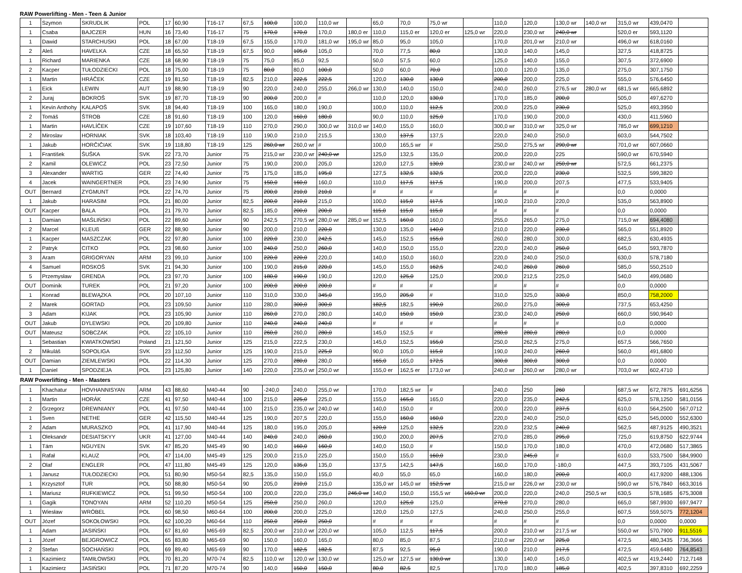RAW Powerlifting - Men - Teen & Junior
| 1 | Szymon | SKRUDLIK | POL | 17 | 60,90 | T16-17 | 67,5 | 100,0 | 100,0 | 110,0 wr | | 65,0 | 70,0 | 75,0 wr | | 110,0 | 120,0 | 130,0 wr | 140,0 wr | 315,0 wr | 439,0470 | |
| 1 | Csaba | BAJCZER | HUN | 16 | 73,40 | T16-17 | 75 | 170,0 | 170,0 | 170,0 | 180,0 er | 110,0 | 115,0 er | 120,0 er | 125,0 wr | 220,0 | 230,0 wr | 240,0 wr | | 520,0 er | 593,1120 | |
| 1 | Dawid | STARCHUSKI | POL | 18 | 67,00 | T18-19 | 67,5 | 155,0 | 170,0 | 181,0 wr | 195,0 wr | 85,0 | 95,0 | 105,0 | | 170,0 | 201,0 wr | 210,0 wr | | 496,0 wr | 618,0160 | |
| 2 | Aleš | HAVELKA | CZE | 18 | 65,50 | T18-19 | 67,5 | 90,0 | 105,0 | 105,0 | | 70,0 | 77,5 | 80,0 | | 130,0 | 140,0 | 145,0 | | 327,5 | 418,8725 | |
| 1 | Richard | MARIENKA | CZE | 18 | 68,90 | T18-19 | 75 | 75,0 | 85,0 | 92,5 | | 50,0 | 57,5 | 60,0 | | 125,0 | 140,0 | 155,0 | | 307,5 | 372,6900 | |
| 2 | Kacper | TUŁODZIECKI | POL | 18 | 75,00 | T18-19 | 75 | 80,0 | 80,0 | 100,0 | | 50,0 | 60,0 | 70,0 | | 100,0 | 120,0 | 135,0 | | 275,0 | 307,1750 | |
| 1 | Martin | HRÁČEK | CZE | 19 | 81,50 | T18-19 | 82,5 | 210,0 | 222,5 | 222,5 | | 120,0 | 130,0 | 130,0 | | 200,0 | 200,0 | 225,0 | | 555,0 | 576,6450 | |
| 1 | Eick | LEWIN | AUT | 19 | 88,90 | T18-19 | 90 | 220,0 | 240,0 | 255,0 | 266,0 wr | 130,0 | 140,0 | 150,0 | | 240,0 | 260,0 | 276,5 wr | 280,0 wr | 681,5 wr | 665,6892 | |
| 2 | Juraj | BOKROŠ | SVK | 19 | 87,70 | T18-19 | 90 | 200,0 | 200,0 | # | | 110,0 | 120,0 | 130,0 | | 170,0 | 185,0 | 200,0 | | 505,0 | 497,6270 | |
| 1 | Kevin Anthohy | KALAPOŠ | SVK | 18 | 94,40 | T18-19 | 100 | 165,0 | 180,0 | 190,0 | | 100,0 | 110,0 | 112,5 | | 200,0 | 225,0 | 230,0 | | 525,0 | 493,3950 | |
| 2 | Tomáš | ŠTROB | CZE | 18 | 91,60 | T18-19 | 100 | 120,0 | 160,0 | 180,0 | | 90,0 | 110,0 | 125,0 | | 170,0 | 190,0 | 200,0 | | 430,0 | 411,5960 | |
| 1 | Martin | HAVLÍČEK | CZE | 19 | 107,60 | T18-19 | 110 | 270,0 | 290,0 | 300,0 wr | 310,0 wr | 140,0 | 155,0 | 160,0 | | 300,0 wr | 310,0 wr | 325,0 wr | | 785,0 wr | 699,1210 | |
| 2 | Miroslav | HORNIAK | SVK | 18 | 103,40 | T18-19 | 110 | 190,0 | 210,0 | 215,5 | | 130,0 | 137,5 | 137,5 | | 220,0 | 240,0 | 250,0 | | 603,0 | 544,7502 | |
| 1 | Jakub | HORČIČIAK | SVK | 19 | 118,80 | T18-19 | 125 | 260,0 wr | 260,0 wr | # | | 100,0 | 165,5 wr | # | | 250,0 | 275,5 wr | 290,0 wr | | 701,0 wr | 607,0660 | |
| 1 | František | ŠUŠKA | SVK | 22 | 73,70 | Junior | 75 | 215,0 wr | 230,0 wr | 240,0 wr | | 125,0 | 132,5 | 135,0 | | 200,0 | 220,0 | 225 | | 590,0 wr | 670,5940 | |
| 2 | Kamil | OLEWICZ | POL | 23 | 72,50 | Junior | 75 | 190,0 | 200,0 | 205,0 | | 120,0 | 127,5 | 130,0 | | 230,0 wr | 240,0 wr | 250,0 wr | | 572,5 | 661,2375 | |
| 3 | Alexander | WARTIG | GER | 22 | 74,40 | Junior | 75 | 175,0 | 185,0 | 195,0 | | 127,5 | 132,5 | 132,5 | | 200,0 | 220,0 | 230,0 | | 532,5 | 599,3820 | |
| 4 | Jacek | WAINGERTNER | POL | 23 | 74,90 | Junior | 75 | 150,0 | 160,0 | 160,0 | | 110,0 | 117,5 | 117,5 | | 190,0 | 200,0 | 207,5 | | 477,5 | 533,9405 | |
| OUT | Bernard | ZYGMUNT | POL | 22 | 74,70 | Junior | 75 | 200,0 | 210,0 | 210,0 | | # | # | # | | # | # | # | | 0,0 | 0,0000 | |
| 1 | Jakub | HARASIM | POL | 21 | 80,00 | Junior | 82,5 | 200,0 | 210,0 | 215,0 | | 100,0 | 115,0 | 117,5 | | 190,0 | 210,0 | 220,0 | | 535,0 | 563,8900 | |
| OUT | Kacper | BALA | POL | 21 | 79,70 | Junior | 82,5 | 185,0 | 200,0 | 200,0 | | 115,0 | 115,0 | 115,0 | | # | # | # | | 0,0 | 0,0000 | |
| 1 | Damian | MAŚLIŃSKI | POL | 22 | 89,60 | Junior | 90 | 242,5 | 270,5 wr | 280,0 wr | 285,0 wr | 152,5 | 160,0 | 160,0 | | 255,0 | 265,0 | 275,0 | | 715,0 wr | 694,4080 | |
| 2 | Marcel | KLEUß | GER | 22 | 88,90 | Junior | 90 | 200,0 | 210,0 | 220,0 | | 130,0 | 135,0 | 140,0 | | 210,0 | 220,0 | 230,0 | | 565,0 | 551,8920 | |
| 1 | Kacper | MASZCZAK | POL | 22 | 97,80 | Junior | 100 | 220,0 | 230,0 | 242,5 | | 145,0 | 152,5 | 155,0 | | 260,0 | 280,0 | 300,0 | | 682,5 | 630,4935 | |
| 2 | Patryk | CITKO | POL | 23 | 98,60 | Junior | 100 | 240,0 | 250,0 | 260,0 | | 140,0 | 150,0 | 155,0 | | 220,0 | 240,0 | 250,0 | | 645,0 | 593,7870 | |
| 3 | Aram | GRIGORYAN | ARM | 23 | 99,10 | Junior | 100 | 220,0 | 220,0 | 220,0 | | 140,0 | 150,0 | 160,0 | | 220,0 | 240,0 | 250,0 | | 630,0 | 578,7180 | |
| 4 | Samuel | ROSKOŠ | SVK | 21 | 94,30 | Junior | 100 | 190,0 | 215,0 | 220,0 | | 145,0 | 155,0 | 162,5 | | 240,0 | 260,0 | 260,0 | | 585,0 | 550,2510 | |
| 5 | Przemysław | GRENDA | POL | 23 | 97,70 | Junior | 100 | 180,0 | 190,0 | 190,0 | | 120,0 | 125,0 | 125,0 | | 200,0 | 212,5 | 225,0 | | 540,0 | 499,0680 | |
| OUT | Dominik | TUREK | POL | 21 | 97,20 | Junior | 100 | 200,0 | 200,0 | 200,0 | | # | # | # | | # | # | # | | 0,0 | 0,0000 | |
| 1 | Konrad | BLEWĄZKA | POL | 20 | 107,10 | Junior | 110 | 310,0 | 330,0 | 345,0 | | 195,0 | 205,0 | # | | 310,0 | 325,0 | 330,0 | | 850,0 | 758,2000 | |
| 2 | Marek | GORTAD | POL | 23 | 109,50 | Junior | 110 | 280,0 | 300,0 | 300,0 | | 182,5 | 182,5 | 190,0 | | 260,0 | 275,0 | 300,0 | | 737,5 | 653,4250 | |
| 3 | Adam | KIJAK | POL | 23 | 105,90 | Junior | 110 | 260,0 | 270,0 | 280,0 | | 140,0 | 150,0 | 150,0 | | 230,0 | 240,0 | 250,0 | | 660,0 | 590,9640 | |
| OUT | Jakub | DYLEWSKI | POL | 20 | 109,80 | Junior | 110 | 240,0 | 240,0 | 240,0 | | # | # | # | | # | # | # | | 0,0 | 0,0000 | |
| OUT | Mateusz | SOBCZAK | POL | 22 | 105,10 | Junior | 110 | 260,0 | 260,0 | 280,0 | | 145,0 | 152,5 | # | | 280,0 | 280,0 | 280,0 | | 0,0 | 0,0000 | |
| 1 | Sebastian | KWIATKOWSKI | Poland | 21 | 121,50 | Junior | 125 | 215,0 | 222,5 | 230,0 | | 145,0 | 152,5 | 155,0 | | 250,0 | 262,5 | 275,0 | | 657,5 | 566,7650 | |
| 2 | Mikuláš | SOPOLIGA | SVK | 23 | 112,50 | Junior | 125 | 190,0 | 215,0 | 225,0 | | 90,0 | 105,0 | 115,0 | | 190,0 | 240,0 | 260,0 | | 560,0 | 491,6800 | |
| OUT | Damian | ZIEMLEWSKI | POL | 22 | 114,30 | Junior | 125 | 270,0 | 280,0 | 280,0 | | 165,0 | 165,0 | 172,5 | | 300,0 | 300,0 | 300,0 | | 0,0 | 0,0000 | |
| 1 | Daniel | SPODZIEJA | POL | 23 | 125,80 | Junior | 140 | 220,0 | 235,0 wr | 250,0 wr | | 155,0 er | 162,5 er | 173,0 wr | | 240,0 wr | 260,0 wr | 280,0 wr | | 703,0 wr | 602,4710 | |
| RAW Powerlifting - Men - Masters | | | | | | | | | | | | | | | | | | | | | | |
| 1 | Khachatur | HOVHANNISYAN | ARM | 43 | 88,60 | M40-44 | 90 | -240,0 | 240,0 | 255,0 wr | | 170,0 | 182,5 wr | # | | 240,0 | 250 | 260 | | 687,5 wr | 672,7875 | 691,6256 |
| 1 | Martin | HORÁK | CZE | 41 | 97,50 | M40-44 | 100 | 215,0 | 225,0 | 225,0 | | 155,0 | 165,0 | 165,0 | | 220,0 | 235,0 | 242,5 | | 625,0 | 578,1250 | 581,0156 |
| 2 | Grzegorz | DREWNIANY | POL | 41 | 97,50 | M40-44 | 100 | 215,0 | 235,0 wr | 240,0 wr | | 140,0 | 150,0 | # | | 200,0 | 220,0 | 237,5 | | 610,0 | 564,2500 | 567,0712 |
| 1 | Sven | NETHE | GER | 42 | 115,50 | M40-44 | 125 | 190,0 | 207,5 | 220,0 | | 155,0 | 160,0 | 160,0 | | 220,0 | 240,0 | 250,0 | | 625,0 | 545,0000 | 552,6300 |
| 2 | Adam | MURASZKO | POL | 41 | 117,90 | M40-44 | 125 | 180,0 | 195,0 | 205,0 | | 120,0 | 125,0 | 132,5 | | 220,0 | 232,5 | 240,0 | | 562,5 | 487,9125 | 490,3521 |
| 1 | Oleksandr | DESIATSKYY | UKR | 41 | 127,00 | M40-44 | 140 | 240,0 | 240,0 | 260,0 | | 190,0 | 200,0 | 207,5 | | 270,0 | 285,0 | 295,0 | | 725,0 | 619,8750 | 622,9744 |
| 1 | Tám | NGUYEN | SVK | 47 | 85,20 | M45-49 | 90 | 140,0 | 160,0 | 160,0 | | 140,0 | 150,0 | # | | 150,0 | 170,0 | 180,0 | | 470,0 | 472,0680 | 517,3865 |
| 1 | Rafał | KLAUZ | POL | 47 | 114,00 | M45-49 | 125 | 200,0 | 215,0 | 225,0 | | 150,0 | 155,0 | 160,0 | | 230,0 | 245,0 | # | | 610,0 | 533,7500 | 584,9900 |
| 2 | Olaf | ENGLER | POL | 47 | 111,80 | M45-49 | 125 | 120,0 | 135,0 | 135,0 | | 137,5 | 142,5 | 147,5 | | 160,0 | 170,0 | -180,0 | | 447,5 | 393,7105 | 431,5067 |
| 1 | Janusz | TUŁODZIECKI | POL | 51 | 80,90 | M50-54 | 82,5 | 135,0 | 150,0 | 155,0 | | 40,0 | 55,0 | 65,0 | | 160,0 | 180,0 | 200,0 | | 400,0 | 417,9200 | 488,1306 |
| 1 | Krzysztof | TUR | POL | 50 | 88,80 | M50-54 | 90 | 205,0 | 210,0 | 215,0 | | 135,0 wr | 145,0 wr | 152,5 wr | | 215,0 wr | 226,0 wr | 230,0 wr | | 590,0 wr | 576,7840 | 663,3016 |
| 1 | Mariusz | RUFKIEWICZ | POL | 51 | 99,50 | M50-54 | 100 | 200,0 | 220,0 | 235,0 | 246,0 wr | 140,0 | 150,0 | 155,5 wr | 160,0 wr | 200,0 | 220,0 | 240,0 | 250,5 wr | 630,5 | 578,1685 | 675,3008 |
| 1 | Gagik | TONOYAN | ARM | 52 | 110,20 | M50-54 | 125 | 250,0 | 250,0 | 260,0 | | 120,0 | 125,0 | 125,0 | | 270,0 | 270,0 | 280,0 | | 665,0 | 587,9930 | 697,9477 |
| 1 | Wiesław | WRÓBEL | POL | 60 | 98,50 | M60-64 | 100 | 200,0 | 200,0 | 225,0 | | 120,0 | 125,0 | 127,5 | | 240,0 | 250,0 | 255,0 | | 607,5 | 559,5075 | 772,1204 |
| OUT | Józef | SOKOŁOWSKI | POL | 62 | 100,20 | M60-64 | 110 | 250,0 | 250,0 | 250,0 | | # | # | # | | # | # | # | | 0,0 | 0,0000 | 0,0000 |
| 1 | Adam | JASIŃSKI | POL | 67 | 81,60 | M65-69 | 82,5 | 200,0 wr | 210,0 wr | 220,0 wr | | 105,0 | 112,5 | 117,5 | | 200,0 | 210,0 wr | 217,5 wr | | 550,0 wr | 570,7900 | 911,5516 |
| 1 | Józef | BEJGROWICZ | POL | 65 | 83,80 | M65-69 | 90 | 150,0 | 160,0 | 165,0 | | 80,0 | 85,0 | 87,5 | | 210,0 wr | 220,0 wr | 225,0 | | 472,5 | 480,3435 | 736,3666 |
| 2 | Stefan | SOCHAŃSKI | POL | 69 | 89,40 | M65-69 | 90 | 170,0 | 182,5 | 182,5 | | 87,5 | 92,5 | 95,0 | | 190,0 | 210,0 | 217,5 | | 472,5 | 459,6480 | 764,8543 |
| 1 | Kazimierz | TAMIŁOWSKI | POL | 70 | 81,20 | M70-74 | 82,5 | 110,0 wr | 120,0 wr | 130,0 wr | | 125,0 wr | 127,5 wr | 130,0 wr | | 130,0 | 140,0 | 145,0 | | 402,5 wr | 419,2440 | 712,7148 |
| 1 | Kazimierz | JASIŃSKI | POL | 71 | 87,20 | M70-74 | 90 | 140,0 | 150,0 | 150,0 | | 80,0 | 82,5 | 82,5 | | 170,0 | 180,0 | 185,0 | | 402,5 | 397,8310 | 692,2259 |